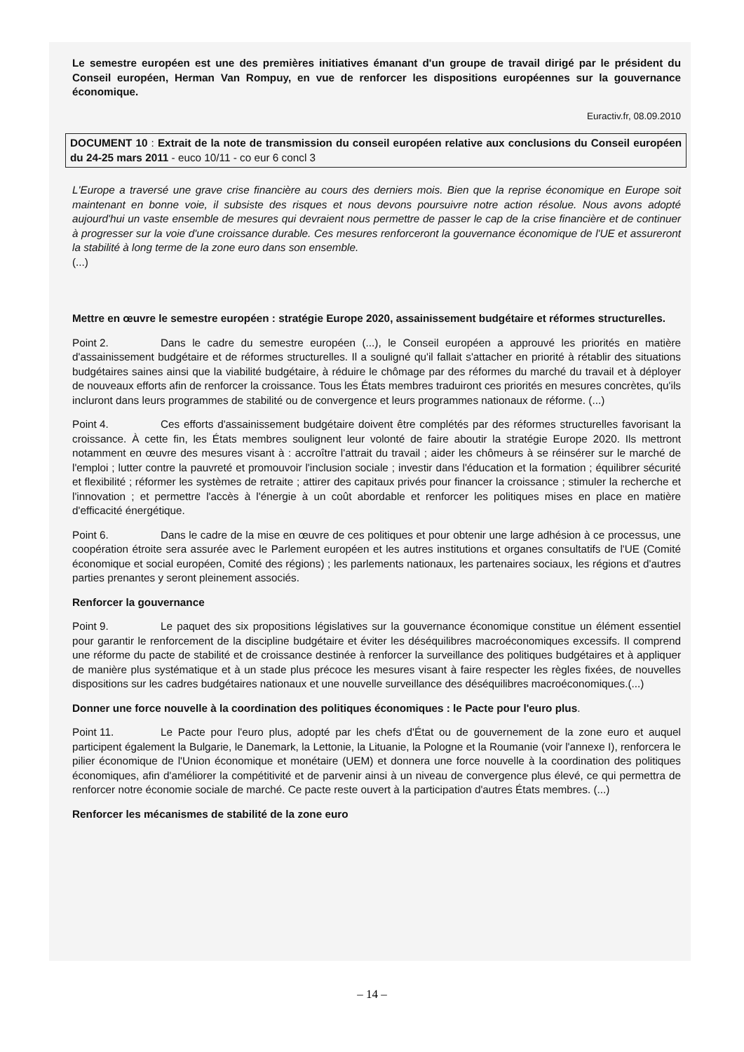Le semestre européen est une des premières initiatives émanant d'un groupe de travail dirigé par le président du Conseil européen, Herman Van Rompuy, en vue de renforcer les dispositions européennes sur la gouvernance économique.
Euractiv.fr, 08.09.2010
DOCUMENT 10 : Extrait de la note de transmission du conseil européen relative aux conclusions du Conseil européen du 24-25 mars 2011 - euco 10/11 - co eur 6 concl 3
L'Europe a traversé une grave crise financière au cours des derniers mois. Bien que la reprise économique en Europe soit maintenant en bonne voie, il subsiste des risques et nous devons poursuivre notre action résolue. Nous avons adopté aujourd'hui un vaste ensemble de mesures qui devraient nous permettre de passer le cap de la crise financière et de continuer à progresser sur la voie d'une croissance durable. Ces mesures renforceront la gouvernance économique de l'UE et assureront la stabilité à long terme de la zone euro dans son ensemble.
(...)
Mettre en œuvre le semestre européen : stratégie Europe 2020, assainissement budgétaire et réformes structurelles.
Point 2. Dans le cadre du semestre européen (...), le Conseil européen a approuvé les priorités en matière d'assainissement budgétaire et de réformes structurelles. Il a souligné qu'il fallait s'attacher en priorité à rétablir des situations budgétaires saines ainsi que la viabilité budgétaire, à réduire le chômage par des réformes du marché du travail et à déployer de nouveaux efforts afin de renforcer la croissance. Tous les États membres traduiront ces priorités en mesures concrètes, qu'ils incluront dans leurs programmes de stabilité ou de convergence et leurs programmes nationaux de réforme. (...)
Point 4. Ces efforts d'assainissement budgétaire doivent être complétés par des réformes structurelles favorisant la croissance. À cette fin, les États membres soulignent leur volonté de faire aboutir la stratégie Europe 2020. Ils mettront notamment en œuvre des mesures visant à : accroître l'attrait du travail ; aider les chômeurs à se réinsérer sur le marché de l'emploi ; lutter contre la pauvreté et promouvoir l'inclusion sociale ; investir dans l'éducation et la formation ; équilibrer sécurité et flexibilité ; réformer les systèmes de retraite ; attirer des capitaux privés pour financer la croissance ; stimuler la recherche et l'innovation ; et permettre l'accès à l'énergie à un coût abordable et renforcer les politiques mises en place en matière d'efficacité énergétique.
Point 6. Dans le cadre de la mise en œuvre de ces politiques et pour obtenir une large adhésion à ce processus, une coopération étroite sera assurée avec le Parlement européen et les autres institutions et organes consultatifs de l'UE (Comité économique et social européen, Comité des régions) ; les parlements nationaux, les partenaires sociaux, les régions et d'autres parties prenantes y seront pleinement associés.
Renforcer la gouvernance
Point 9. Le paquet des six propositions législatives sur la gouvernance économique constitue un élément essentiel pour garantir le renforcement de la discipline budgétaire et éviter les déséquilibres macroéconomiques excessifs. Il comprend une réforme du pacte de stabilité et de croissance destinée à renforcer la surveillance des politiques budgétaires et à appliquer de manière plus systématique et à un stade plus précoce les mesures visant à faire respecter les règles fixées, de nouvelles dispositions sur les cadres budgétaires nationaux et une nouvelle surveillance des déséquilibres macroéconomiques.(...)
Donner une force nouvelle à la coordination des politiques économiques : le Pacte pour l'euro plus.
Point 11. Le Pacte pour l'euro plus, adopté par les chefs d'État ou de gouvernement de la zone euro et auquel participent également la Bulgarie, le Danemark, la Lettonie, la Lituanie, la Pologne et la Roumanie (voir l'annexe I), renforcera le pilier économique de l'Union économique et monétaire (UEM) et donnera une force nouvelle à la coordination des politiques économiques, afin d'améliorer la compétitivité et de parvenir ainsi à un niveau de convergence plus élevé, ce qui permettra de renforcer notre économie sociale de marché. Ce pacte reste ouvert à la participation d'autres États membres. (...)
Renforcer les mécanismes de stabilité de la zone euro
– 14 –